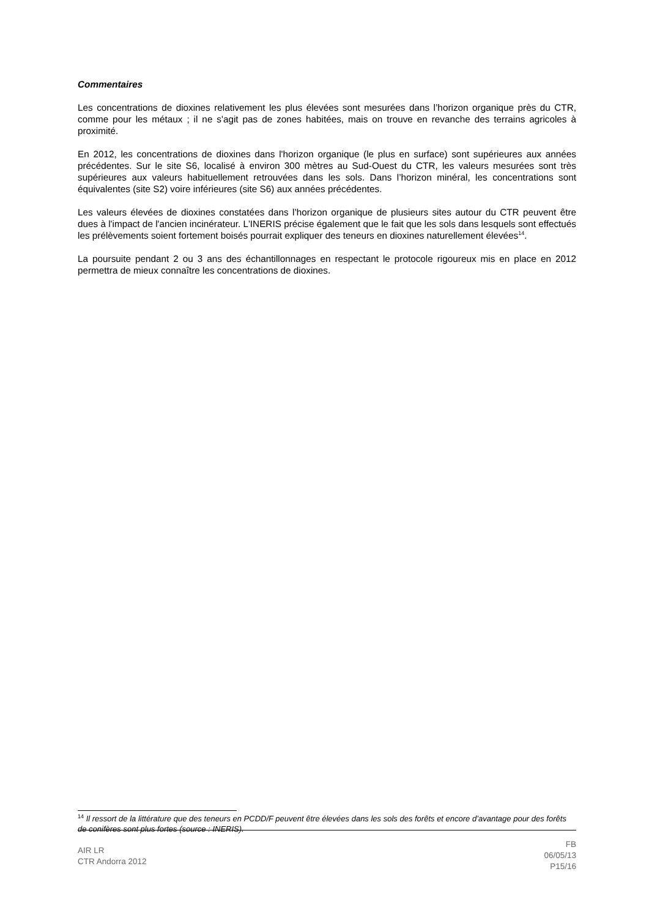Commentaires
Les concentrations de dioxines relativement les plus élevées sont mesurées dans l’horizon organique près du CTR, comme pour les métaux ; il ne s'agit pas de zones habitées, mais on trouve en revanche des terrains agricoles à proximité.
En 2012, les concentrations de dioxines dans l'horizon organique (le plus en surface) sont supérieures aux années précédentes. Sur le site S6, localisé à environ 300 mètres au Sud-Ouest du CTR, les valeurs mesurées sont très supérieures aux valeurs habituellement retrouvées dans les sols. Dans l’horizon minéral, les concentrations sont équivalentes (site S2) voire inférieures (site S6) aux années précédentes.
Les valeurs élevées de dioxines constatées dans l’horizon organique de plusieurs sites autour du CTR peuvent être dues à l'impact de l'ancien incinérateur. L'INERIS précise également que le fait que les sols dans lesquels sont effectués les prélèvements soient fortement boisés pourrait expliquer des teneurs en dioxines naturellement élevées<sup>14</sup>.
La poursuite pendant 2 ou 3 ans des échantillonnages en respectant le protocole rigoureux mis en place en 2012 permettra de mieux connaître les concentrations de dioxines.
<sup>14</sup> Il ressort de la littérature que des teneurs en PCDD/F peuvent être élevées dans les sols des forêts et encore d’avantage pour des forêts de conifères sont plus fortes (source : INERIS).
AIR LR
CTR Andorra 2012
FB
06/05/13
P15/16